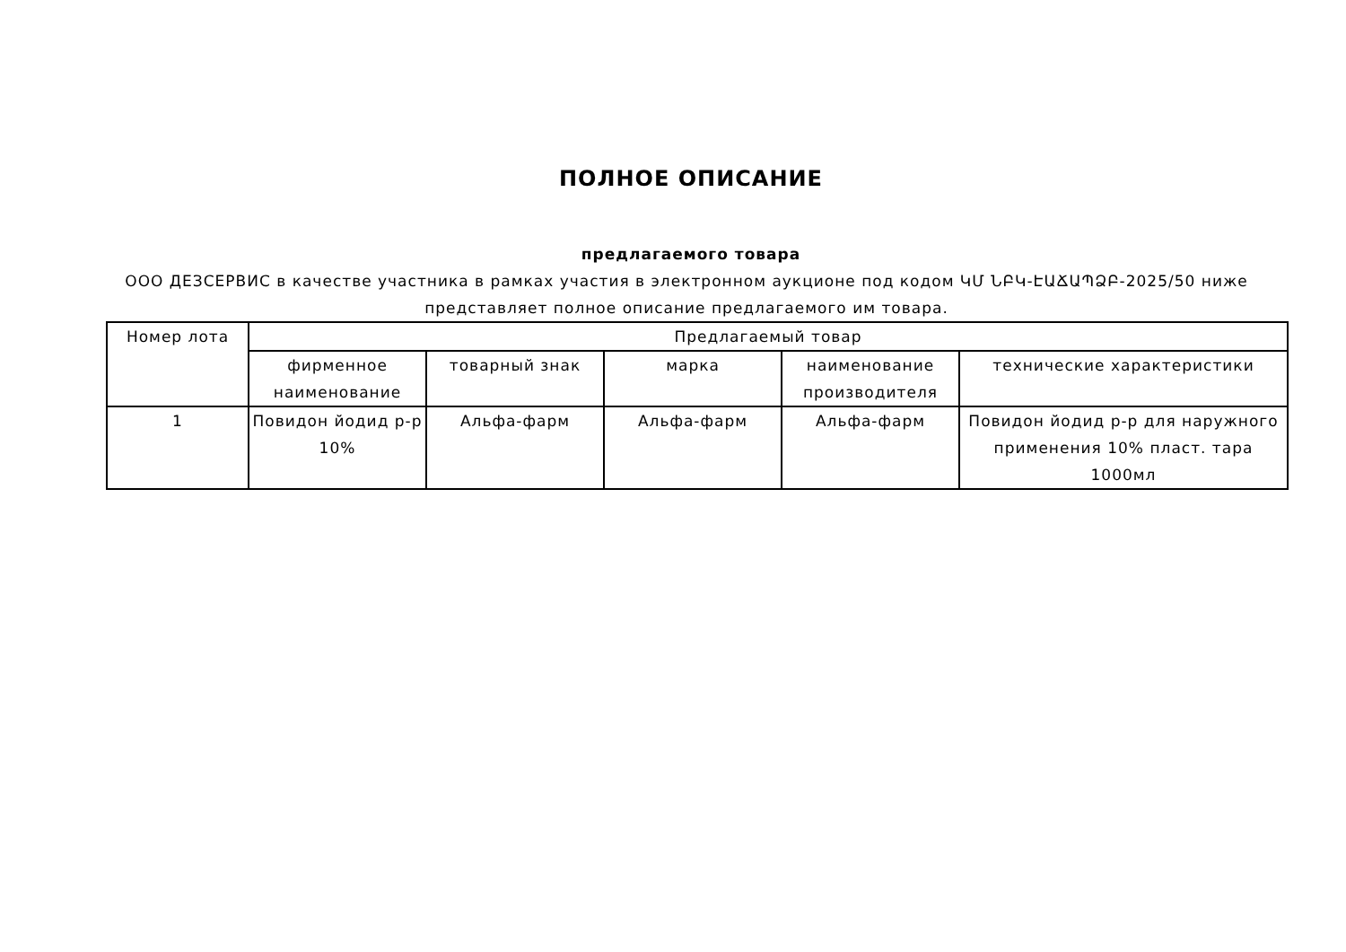ПОЛНОЕ ОПИСАНИЕ
предлагаемого товара
ООО ДЕЗСЕРВИС в качестве участника в рамках участия в электронном аукционе под кодом ԿՄ ՆԲԿ-ԷԱՃԱՊՁԲ-2025/50 ниже представляет полное описание предлагаемого им товара.
| Номер лота | Предлагаемый товар | | | | |
| --- | --- | --- | --- | --- | --- |
| | фирменное наименование | товарный знак | марка | наименование производителя | технические характеристики |
| 1 | Повидон йодид р-р 10% | Альфа-фарм | Альфа-фарм | Альфа-фарм | Повидон йодид р-р для наружного применения 10% пласт. тара 1000мл |